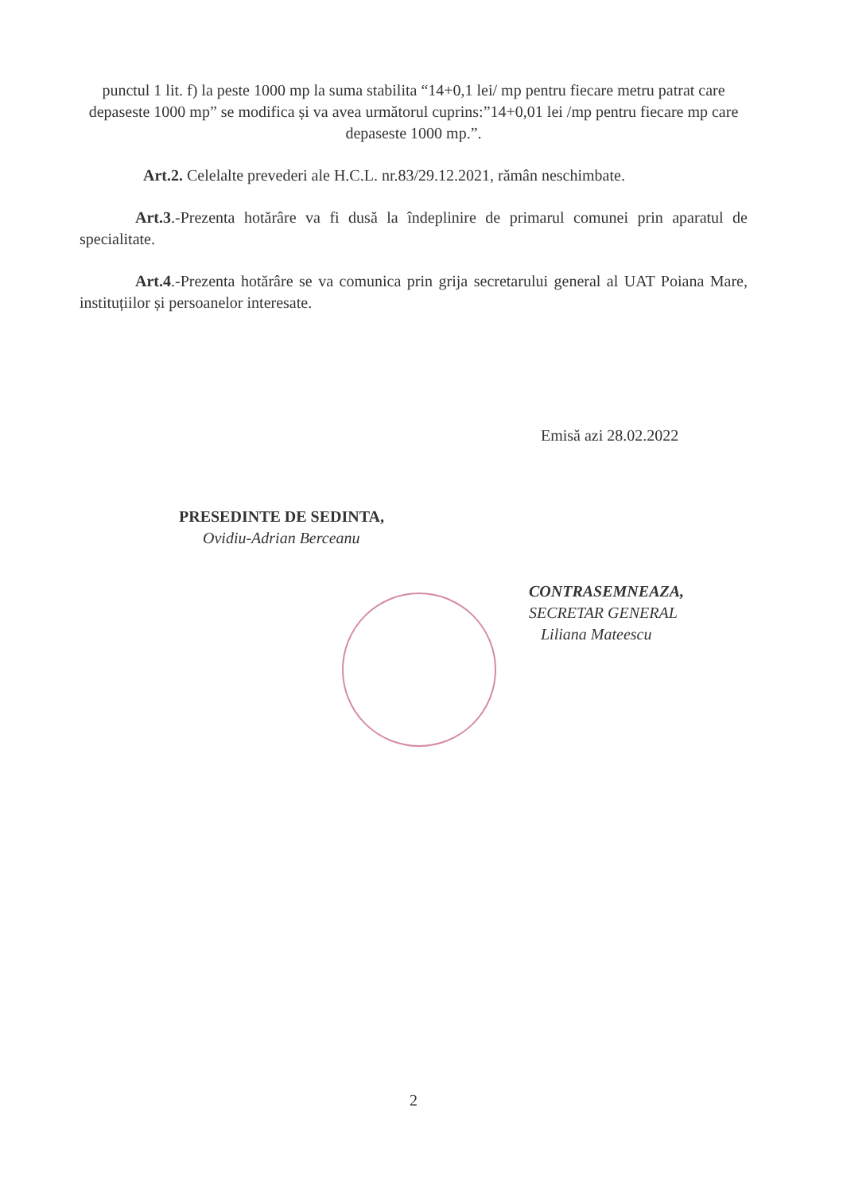punctul 1 lit. f) la peste 1000 mp la suma stabilita “14+0,1 lei/ mp pentru fiecare metru patrat care depaseste 1000 mp” se modifica și va avea următorul cuprins:”14+0,01 lei /mp pentru fiecare mp care depaseste 1000 mp.”.
Art.2. Celelalte prevederi ale H.C.L. nr.83/29.12.2021, rămân neschimbate.
Art.3.-Prezenta hotărâre va fi dusă la îndeplinire de primarul comunei prin aparatul de specialitate.
Art.4.-Prezenta hotărâre se va comunica prin grija secretarului general al UAT Poiana Mare, instituțiilor și persoanelor interesate.
Emisă azi 28.02.2022
PRESEDINTE DE SEDINTA,
Ovidiu-Adrian Berceanu
CONTRASEMNEAZA,
SECRETAR GENERAL
Liliana Mateescu
2